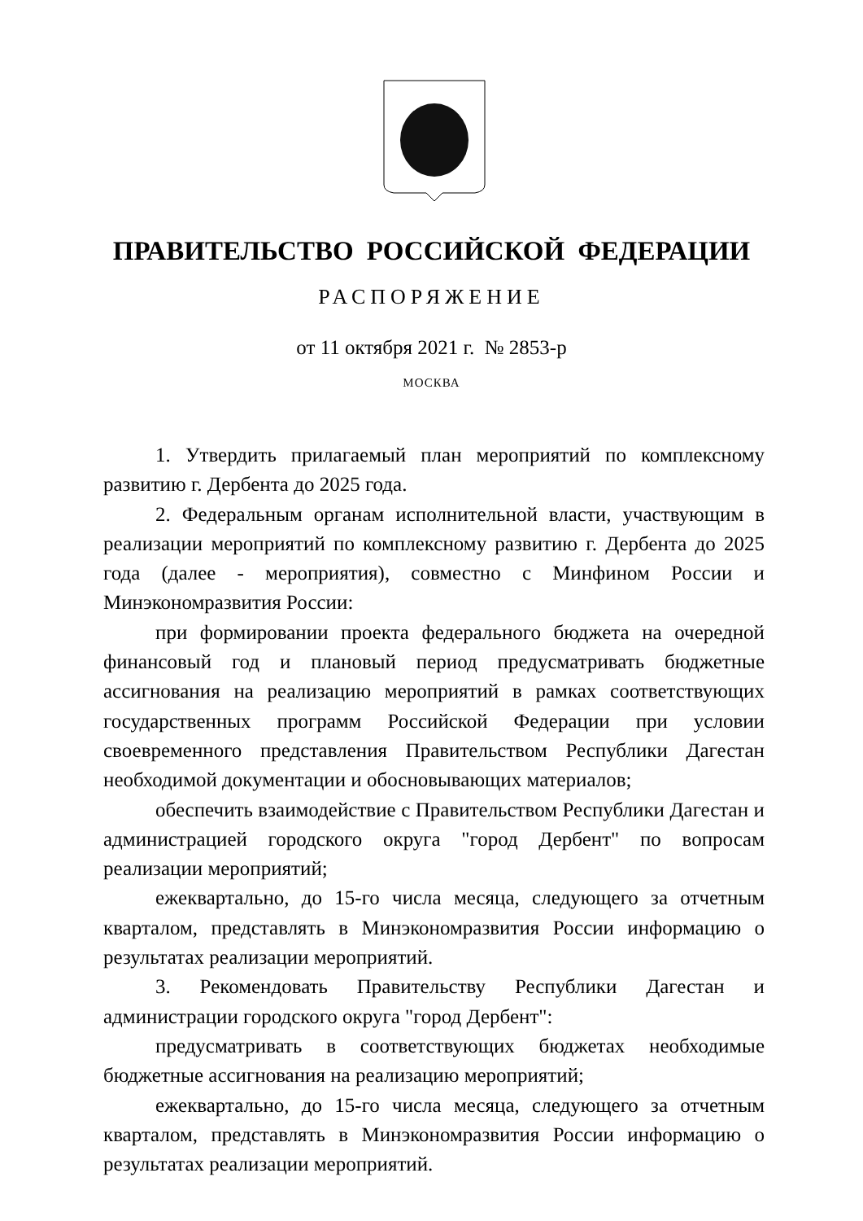ПРАВИТЕЛЬСТВО РОССИЙСКОЙ ФЕДЕРАЦИИ
РАСПОРЯЖЕНИЕ
от 11 октября 2021 г. № 2853-р
МОСКВА
1. Утвердить прилагаемый план мероприятий по комплексному развитию г. Дербента до 2025 года.
2. Федеральным органам исполнительной власти, участвующим в реализации мероприятий по комплексному развитию г. Дербента до 2025 года (далее - мероприятия), совместно с Минфином России и Минэкономразвития России:
при формировании проекта федерального бюджета на очередной финансовый год и плановый период предусматривать бюджетные ассигнования на реализацию мероприятий в рамках соответствующих государственных программ Российской Федерации при условии своевременного представления Правительством Республики Дагестан необходимой документации и обосновывающих материалов;
обеспечить взаимодействие с Правительством Республики Дагестан и администрацией городского округа "город Дербент" по вопросам реализации мероприятий;
ежеквартально, до 15-го числа месяца, следующего за отчетным кварталом, представлять в Минэкономразвития России информацию о результатах реализации мероприятий.
3. Рекомендовать Правительству Республики Дагестан и администрации городского округа "город Дербент":
предусматривать в соответствующих бюджетах необходимые бюджетные ассигнования на реализацию мероприятий;
ежеквартально, до 15-го числа месяца, следующего за отчетным кварталом, представлять в Минэкономразвития России информацию о результатах реализации мероприятий.